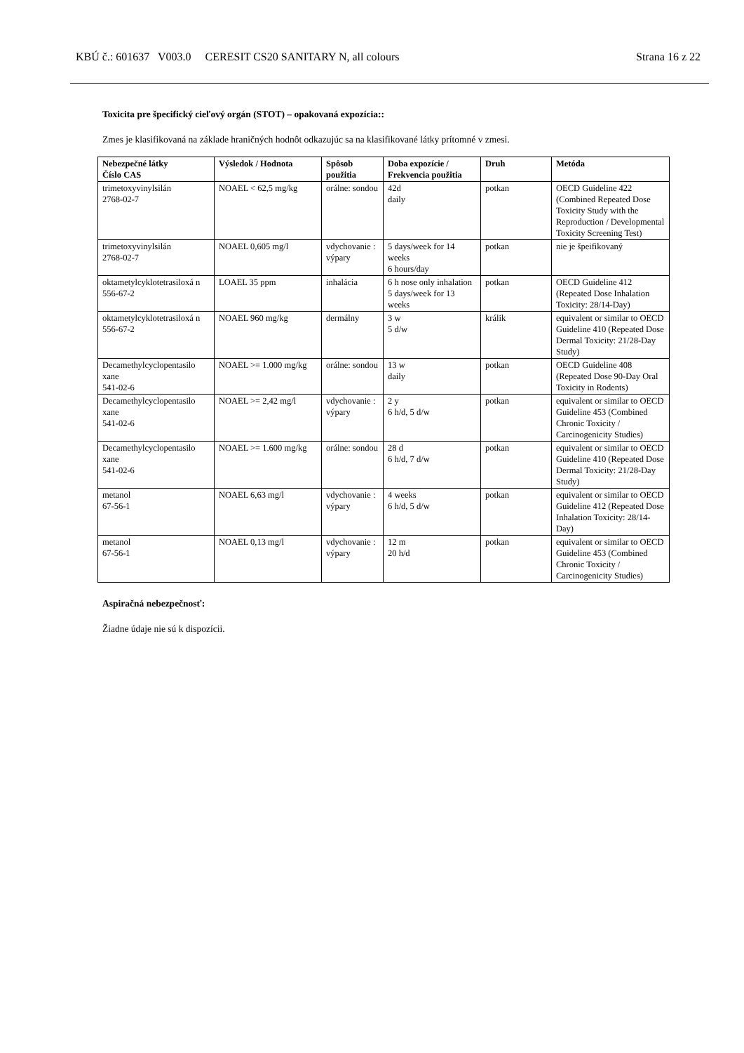KBÚ č.: 601637 V003.0 CERESIT CS20 SANITARY N, all colours Strana 16 z 22
Toxicita pre špecifický cieľový orgán (STOT) – opakovaná expozícia::
Zmes je klasifikovaná na základe hraničných hodnôt odkazujúc sa na klasifikované látky prítomné v zmesi.
| Nebezpečné látky Číslo CAS | Výsledok / Hodnota | Spôsob použitia | Doba expozície / Frekvencia použitia | Druh | Metóda |
| --- | --- | --- | --- | --- | --- |
| trimetoxyvinylsilán 2768-02-7 | NOAEL < 62,5 mg/kg | orálne: sondou | 42d daily | potkan | OECD Guideline 422 (Combined Repeated Dose Toxicity Study with the Reproduction / Developmental Toxicity Screening Test) |
| trimetoxyvinylsilán 2768-02-7 | NOAEL 0,605 mg/l | vdychovanie : výpary | 5 days/week for 14 weeks 6 hours/day | potkan | nie je špeifikovaný |
| oktametylcyklotetrasiloxá n 556-67-2 | LOAEL 35 ppm | inhalácia | 6 h nose only inhalation 5 days/week for 13 weeks | potkan | OECD Guideline 412 (Repeated Dose Inhalation Toxicity: 28/14-Day) |
| oktametylcyklotetrasiloxá n 556-67-2 | NOAEL 960 mg/kg | dermálny | 3 w 5 d/w | králik | equivalent or similar to OECD Guideline 410 (Repeated Dose Dermal Toxicity: 21/28-Day Study) |
| Decamethylcyclopentasilo xane 541-02-6 | NOAEL >= 1.000 mg/kg | orálne: sondou | 13 w daily | potkan | OECD Guideline 408 (Repeated Dose 90-Day Oral Toxicity in Rodents) |
| Decamethylcyclopentasilo xane 541-02-6 | NOAEL >= 2,42 mg/l | vdychovanie : výpary | 2 y 6 h/d, 5 d/w | potkan | equivalent or similar to OECD Guideline 453 (Combined Chronic Toxicity / Carcinogenicity Studies) |
| Decamethylcyclopentasilo xane 541-02-6 | NOAEL >= 1.600 mg/kg | orálne: sondou | 28 d 6 h/d, 7 d/w | potkan | equivalent or similar to OECD Guideline 410 (Repeated Dose Dermal Toxicity: 21/28-Day Study) |
| metanol 67-56-1 | NOAEL 6,63 mg/l | vdychovanie : výpary | 4 weeks 6 h/d, 5 d/w | potkan | equivalent or similar to OECD Guideline 412 (Repeated Dose Inhalation Toxicity: 28/14-Day) |
| metanol 67-56-1 | NOAEL 0,13 mg/l | vdychovanie : výpary | 12 m 20 h/d | potkan | equivalent or similar to OECD Guideline 453 (Combined Chronic Toxicity / Carcinogenicity Studies) |
Aspiračná nebezpečnosť:
Žiadne údaje nie sú k dispozícii.